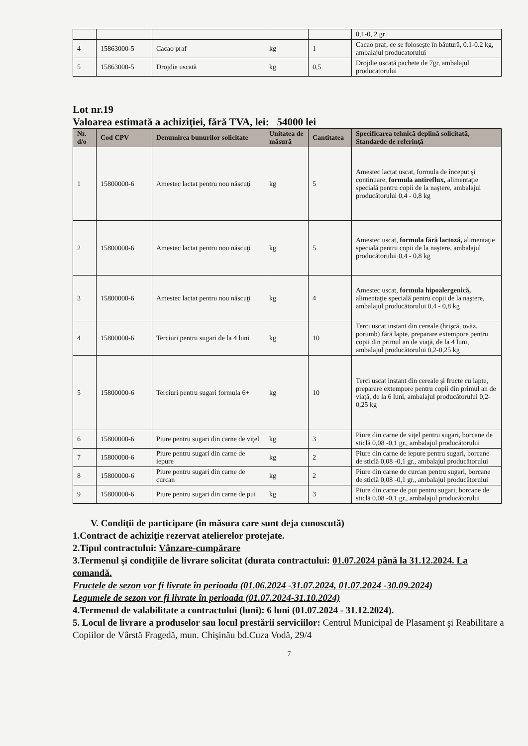| | | | | | 0,1-0, 2 gr |
| 4 | 15863000-5 | Cacao praf | kg | 1 | Cacao praf, ce se foloseşte în băutură, 0.1-0.2 kg, ambalajul producatorului |
| 5 | 15863000-5 | Drojdie uscată | kg | 0,5 | Drojdie uscată pachete de 7gr, ambalajul producatorului |
Lot nr.19
Valoarea estimată a achiziţiei, fără TVA, lei: 54000 lei
| Nr. d/o | Cod CPV | Denumirea bunurilor solicitate | Unitatea de măsură | Cantitatea | Specificarea tehnică deplină solicitată, Standarde de referinţă |
| --- | --- | --- | --- | --- | --- |
| 1 | 15800000-6 | Amestec lactat pentru nou născuţi | kg | 5 | Amestec lactat uscat, formula de început şi continuare, formula antireflux, alimentaţie specială pentru copii de la naştere, ambalajul producătorului 0,4 - 0,8 kg |
| 2 | 15800000-6 | Amestec lactat pentru nou născuţi | kg | 5 | Amestec uscat, formula fără lactoză, alimentaţie specială pentru copii de la naştere, ambalajul producătorului 0,4 - 0,8 kg |
| 3 | 15800000-6 | Amestec lactat pentru nou născuţi | kg | 4 | Amestec uscat, formula hipoalergenică, alimentaţie specială pentru copii de la naştere, ambalajul producătorului 0,4 - 0,8 kg |
| 4 | 15800000-6 | Terciuri pentru sugari de la 4 luni | kg | 10 | Terci uscat instant din cereale (hrişcă, ovăz, porumb) fără lapte, preparare extempore pentru copii din primul an de viaţă, de la 4 luni, ambalajul producătorului 0,2-0,25 kg |
| 5 | 15800000-6 | Terciuri pentru sugari formula 6+ | kg | 10 | Terci uscat instant din cereale şi fructe cu lapte, preparare extempore pentru copii din primul an de viaţă, de la 6 luni, ambalajul producătorului 0,2-0,25 kg |
| 6 | 15800000-6 | Piure pentru sugari din carne de viţel | kg | 3 | Piure din carne de viţel pentru sugari, borcane de sticlă 0,08 -0,1 gr., ambalajul producătorului |
| 7 | 15800000-6 | Piure pentru sugari din carne de iepure | kg | 2 | Piure din carne de iepure pentru sugari, borcane de sticlă 0,08 -0,1 gr., ambalajul producătorului |
| 8 | 15800000-6 | Piure pentru sugari din carne de curcan | kg | 2 | Piure din carne de curcan pentru sugari, borcane de sticlă 0,08 -0,1 gr., ambalajul producătorului |
| 9 | 15800000-6 | Piure pentru sugari din carne de pui | kg | 3 | Piure din carne de pui pentru sugari, borcane de sticlă 0,08 -0,1 gr., ambalajul producătorului |
V. Condiţii de participare (în măsura care sunt deja cunoscută)
1.Contract de achiziţie rezervat atelierelor protejate.
2.Tipul contractului: Vânzare-cumpărare
3.Termenul şi condiţiile de livrare solicitat (durata contractului: 01.07.2024 până la 31.12.2024. La comandă.
Fructele de sezon vor fi livrate în perioada (01.06.2024 -31.07.2024, 01.07.2024 -30.09.2024)
Legumele de sezon vor fi livrate în perioada (01.07.2024-31.10.2024)
4.Termenul de valabilitate a contractului (luni): 6 luni (01.07.2024 - 31.12.2024).
5. Locul de livrare a produselor sau locul prestării serviciilor: Centrul Municipal de Plasament şi Reabilitare a Copiilor de Vârstă Fragedă, mun. Chişinău bd.Cuza Vodă, 29/4
7